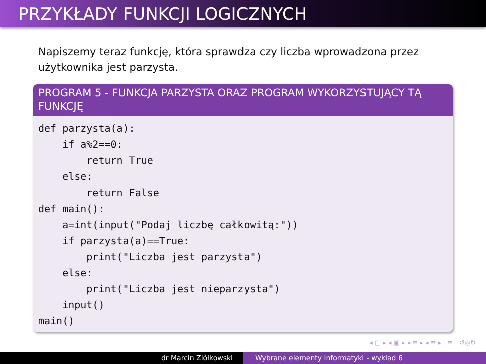PRZYKŁADY FUNKCJI LOGICZNYCH
Napiszemy teraz funkcję, która sprawdza czy liczba wprowadzona przez użytkownika jest parzysta.
PROGRAM 5 - FUNKCJA PARZYSTA ORAZ PROGRAM WYKORZYSTUJĄCY TĄ FUNKCJĘ
def parzysta(a):
    if a%2==0:
        return True
    else:
        return False
def main():
    a=int(input("Podaj liczbę całkowitą:"))
    if parzysta(a)==True:
        print("Liczba jest parzysta")
    else:
        print("Liczba jest nieparzysta")
    input()
main()
◂ ▢ ▸ ◂ ▣ ▸ ◂ ≡ ▸ ◂ ≡ ▸ ≡ ↺◎↻
dr Marcin Ziółkowski Wybrane elementy informatyki - wykład 6